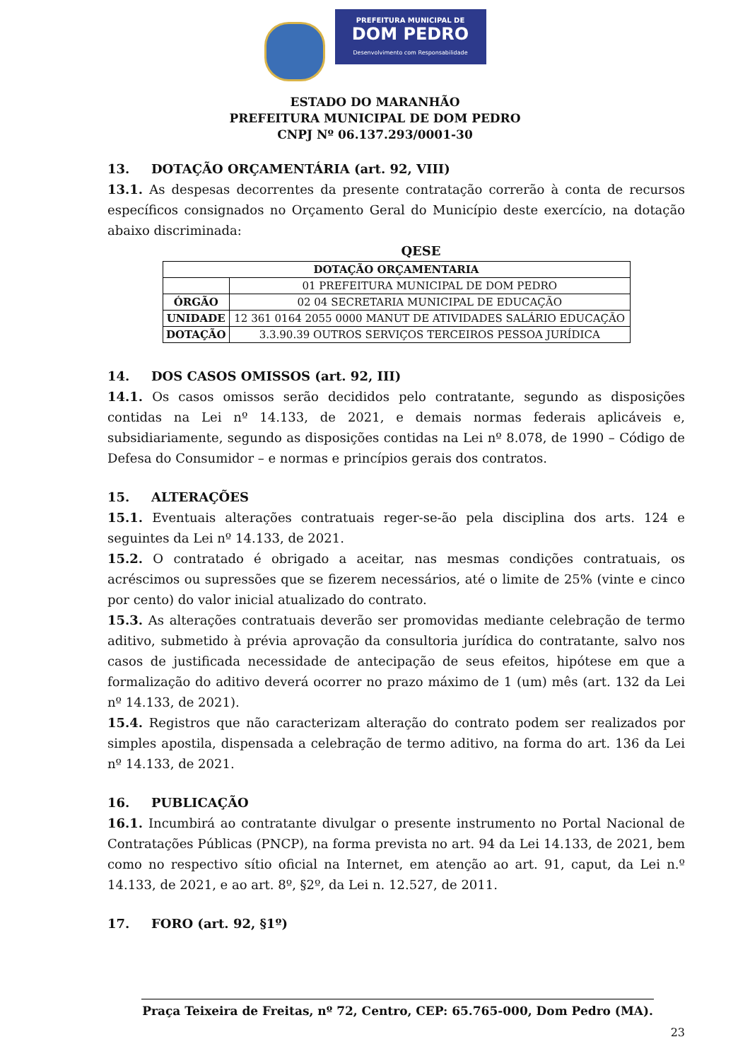PREFEITURA MUNICIPAL DE
DOM PEDRO
Desenvolvimento com Responsabilidade
ESTADO DO MARANHÃO
PREFEITURA MUNICIPAL DE DOM PEDRO
CNPJ Nº 06.137.293/0001-30
13. DOTAÇÃO ORÇAMENTÁRIA (art. 92, VIII)
13.1. As despesas decorrentes da presente contratação correrão à conta de recursos específicos consignados no Orçamento Geral do Município deste exercício, na dotação abaixo discriminada:
QESE
| DOTAÇÃO ORÇAMENTARIA | |
| | 01 PREFEITURA MUNICIPAL DE DOM PEDRO |
| ÓRGÃO | 02 04 SECRETARIA MUNICIPAL DE EDUCAÇÃO |
| UNIDADE | 12 361 0164 2055 0000 MANUT DE ATIVIDADES SALÁRIO EDUCAÇÃO |
| DOTAÇÃO | 3.3.90.39 OUTROS SERVIÇOS TERCEIROS PESSOA JURÍDICA |
14. DOS CASOS OMISSOS (art. 92, III)
14.1. Os casos omissos serão decididos pelo contratante, segundo as disposições contidas na Lei nº 14.133, de 2021, e demais normas federais aplicáveis e, subsidiariamente, segundo as disposições contidas na Lei nº 8.078, de 1990 – Código de Defesa do Consumidor – e normas e princípios gerais dos contratos.
15. ALTERAÇÕES
15.1. Eventuais alterações contratuais reger-se-ão pela disciplina dos arts. 124 e seguintes da Lei nº 14.133, de 2021.
15.2. O contratado é obrigado a aceitar, nas mesmas condições contratuais, os acréscimos ou supressões que se fizerem necessários, até o limite de 25% (vinte e cinco por cento) do valor inicial atualizado do contrato.
15.3. As alterações contratuais deverão ser promovidas mediante celebração de termo aditivo, submetido à prévia aprovação da consultoria jurídica do contratante, salvo nos casos de justificada necessidade de antecipação de seus efeitos, hipótese em que a formalização do aditivo deverá ocorrer no prazo máximo de 1 (um) mês (art. 132 da Lei nº 14.133, de 2021).
15.4. Registros que não caracterizam alteração do contrato podem ser realizados por simples apostila, dispensada a celebração de termo aditivo, na forma do art. 136 da Lei nº 14.133, de 2021.
16. PUBLICAÇÃO
16.1. Incumbirá ao contratante divulgar o presente instrumento no Portal Nacional de Contratações Públicas (PNCP), na forma prevista no art. 94 da Lei 14.133, de 2021, bem como no respectivo sítio oficial na Internet, em atenção ao art. 91, caput, da Lei n.º 14.133, de 2021, e ao art. 8º, §2º, da Lei n. 12.527, de 2011.
17. FORO (art. 92, §1º)
Praça Teixeira de Freitas, nº 72, Centro, CEP: 65.765-000, Dom Pedro (MA).
23